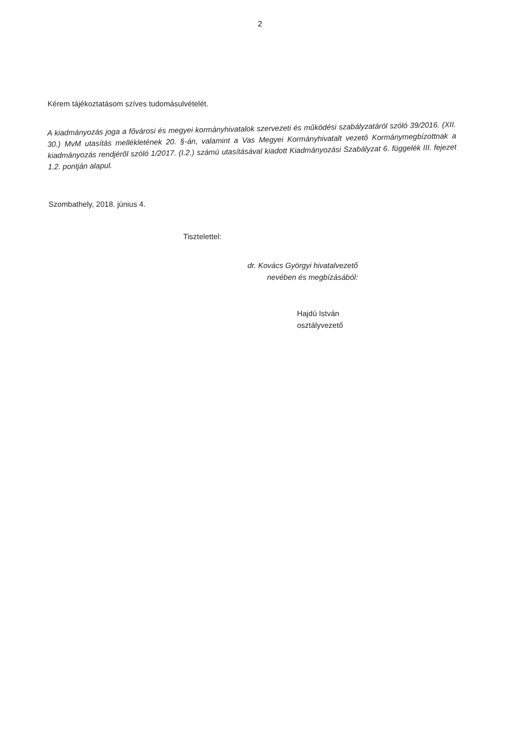2
Kérem tájékoztatásom szíves tudomásulvételét.
A kiadmányozás joga a fővárosi és megyei kormányhivatalok szervezeti és működési szabályzatáról szóló 39/2016. (XII. 30.) MvM utasítás mellékletének 20. §-án, valamint a Vas Megyei Kormányhivatalt vezető Kormánymegbízottnak a kiadmányozás rendjéről szóló 1/2017. (I.2.) számú utasításával kiadott Kiadmányozási Szabályzat 6. függelék III. fejezet 1.2. pontján alapul.
Szombathely, 2018. június 4.
Tisztelettel:
dr. Kovács Györgyi hivatalvezető
nevében és megbízásából:
Hajdú István
osztályvezető